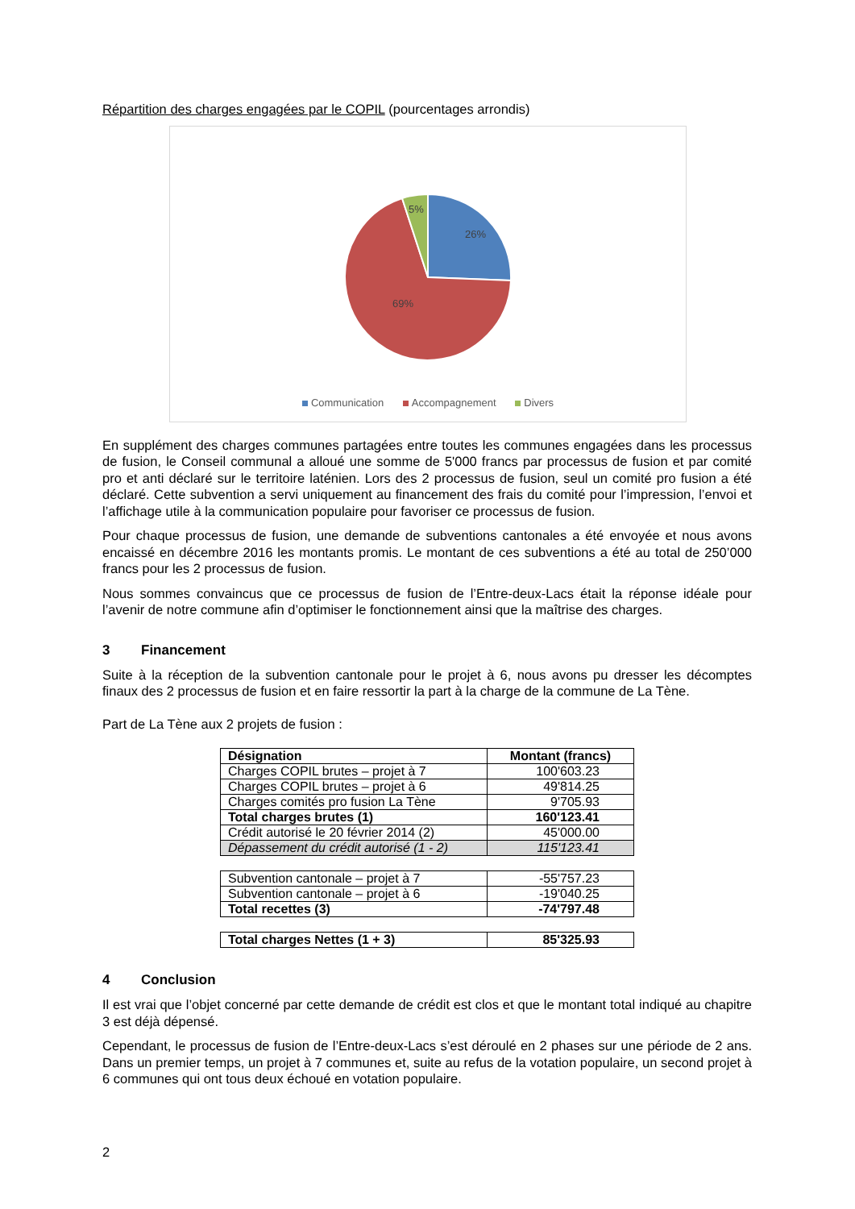Répartition des charges engagées par le COPIL (pourcentages arrondis)
26%
69%
5%
Communication Accompagnement Divers
En supplément des charges communes partagées entre toutes les communes engagées dans les processus de fusion, le Conseil communal a alloué une somme de 5'000 francs par processus de fusion et par comité pro et anti déclaré sur le territoire laténien. Lors des 2 processus de fusion, seul un comité pro fusion a été déclaré. Cette subvention a servi uniquement au financement des frais du comité pour l’impression, l’envoi et l’affichage utile à la communication populaire pour favoriser ce processus de fusion.
Pour chaque processus de fusion, une demande de subventions cantonales a été envoyée et nous avons encaissé en décembre 2016 les montants promis. Le montant de ces subventions a été au total de 250’000 francs pour les 2 processus de fusion.
Nous sommes convaincus que ce processus de fusion de l’Entre-deux-Lacs était la réponse idéale pour l’avenir de notre commune afin d’optimiser le fonctionnement ainsi que la maîtrise des charges.
3 Financement
Suite à la réception de la subvention cantonale pour le projet à 6, nous avons pu dresser les décomptes finaux des 2 processus de fusion et en faire ressortir la part à la charge de la commune de La Tène.
Part de La Tène aux 2 projets de fusion :
| Désignation | Montant (francs) |
| Charges COPIL brutes – projet à 7 | 100'603.23 |
| Charges COPIL brutes – projet à 6 | 49'814.25 |
| Charges comités pro fusion La Tène | 9'705.93 |
| Total charges brutes (1) | 160'123.41 |
| Crédit autorisé le 20 février 2014 (2) | 45'000.00 |
| Dépassement du crédit autorisé (1 - 2) | 115'123.41 |
| Subvention cantonale – projet à 7 | -55'757.23 |
| Subvention cantonale – projet à 6 | -19'040.25 |
| Total recettes (3) | -74'797.48 |
| Total charges Nettes (1 + 3) | 85'325.93 |
4 Conclusion
Il est vrai que l’objet concerné par cette demande de crédit est clos et que le montant total indiqué au chapitre 3 est déjà dépensé.
Cependant, le processus de fusion de l’Entre-deux-Lacs s’est déroulé en 2 phases sur une période de 2 ans. Dans un premier temps, un projet à 7 communes et, suite au refus de la votation populaire, un second projet à 6 communes qui ont tous deux échoué en votation populaire.
2